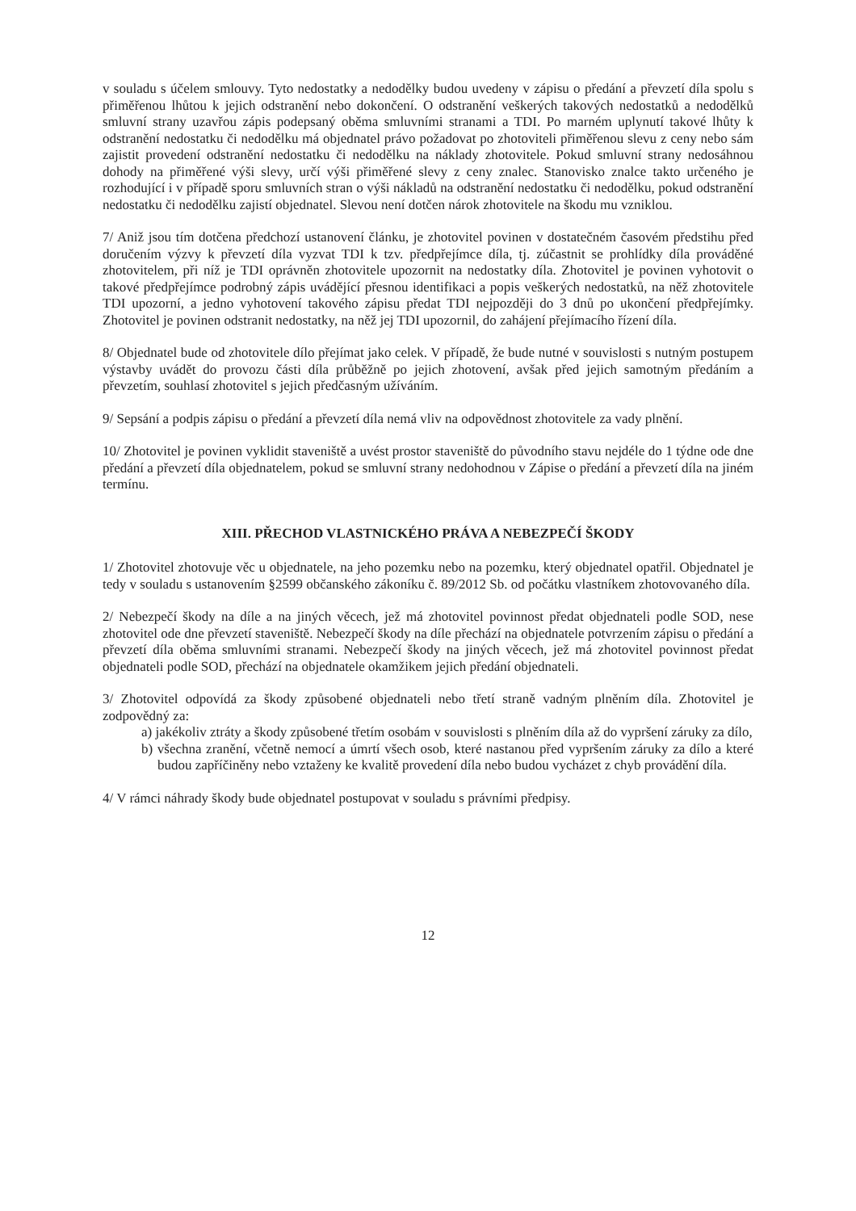v souladu s účelem smlouvy. Tyto nedostatky a nedodělky budou uvedeny v zápisu o předání a převzetí díla spolu s přiměřenou lhůtou k jejich odstranění nebo dokončení. O odstranění veškerých takových nedostatků a nedodělků smluvní strany uzavřou zápis podepsaný oběma smluvními stranami a TDI. Po marném uplynutí takové lhůty k odstranění nedostatku či nedodělku má objednatel právo požadovat po zhotoviteli přiměřenou slevu z ceny nebo sám zajistit provedení odstranění nedostatku či nedodělku na náklady zhotovitele. Pokud smluvní strany nedosáhnou dohody na přiměřené výši slevy, určí výši přiměřené slevy z ceny znalec. Stanovisko znalce takto určeného je rozhodující i v případě sporu smluvních stran o výši nákladů na odstranění nedostatku či nedodělku, pokud odstranění nedostatku či nedodělku zajistí objednatel. Slevou není dotčen nárok zhotovitele na škodu mu vzniklou.
7/ Aniž jsou tím dotčena předchozí ustanovení článku, je zhotovitel povinen v dostatečném časovém předstihu před doručením výzvy k převzetí díla vyzvat TDI k tzv. předpřejímce díla, tj. zúčastnit se prohlídky díla prováděné zhotovitelem, při níž je TDI oprávněn zhotovitele upozornit na nedostatky díla. Zhotovitel je povinen vyhotovit o takové předpřejímce podrobný zápis uvádějící přesnou identifikaci a popis veškerých nedostatků, na něž zhotovitele TDI upozorní, a jedno vyhotovení takového zápisu předat TDI nejpozději do 3 dnů po ukončení předpřejímky. Zhotovitel je povinen odstranit nedostatky, na něž jej TDI upozornil, do zahájení přejímacího řízení díla.
8/ Objednatel bude od zhotovitele dílo přejímat jako celek. V případě, že bude nutné v souvislosti s nutným postupem výstavby uvádět do provozu části díla průběžně po jejich zhotovení, avšak před jejich samotným předáním a převzetím, souhlasí zhotovitel s jejich předčasným užíváním.
9/ Sepsání a podpis zápisu o předání a převzetí díla nemá vliv na odpovědnost zhotovitele za vady plnění.
10/ Zhotovitel je povinen vyklidit staveniště a uvést prostor staveniště do původního stavu nejdéle do 1 týdne ode dne předání a převzetí díla objednatelem, pokud se smluvní strany nedohodnou v Zápise o předání a převzetí díla na jiném termínu.
XIII. PŘECHOD VLASTNICKÉHO PRÁVA A NEBEZPEČÍ ŠKODY
1/ Zhotovitel zhotovuje věc u objednatele, na jeho pozemku nebo na pozemku, který objednatel opatřil. Objednatel je tedy v souladu s ustanovením §2599 občanského zákoníku č. 89/2012 Sb. od počátku vlastníkem zhotovovaného díla.
2/ Nebezpečí škody na díle a na jiných věcech, jež má zhotovitel povinnost předat objednateli podle SOD, nese zhotovitel ode dne převzetí staveniště. Nebezpečí škody na díle přechází na objednatele potvrzením zápisu o předání a převzetí díla oběma smluvními stranami. Nebezpečí škody na jiných věcech, jež má zhotovitel povinnost předat objednateli podle SOD, přechází na objednatele okamžikem jejich předání objednateli.
3/ Zhotovitel odpovídá za škody způsobené objednateli nebo třetí straně vadným plněním díla. Zhotovitel je zodpovědný za:
a) jakékoliv ztráty a škody způsobené třetím osobám v souvislosti s plněním díla až do vypršení záruky za dílo,
b) všechna zranění, včetně nemocí a úmrtí všech osob, které nastanou před vypršením záruky za dílo a které budou zapříčiněny nebo vztaženy ke kvalitě provedení díla nebo budou vycházet z chyb provádění díla.
4/ V rámci náhrady škody bude objednatel postupovat v souladu s právními předpisy.
12